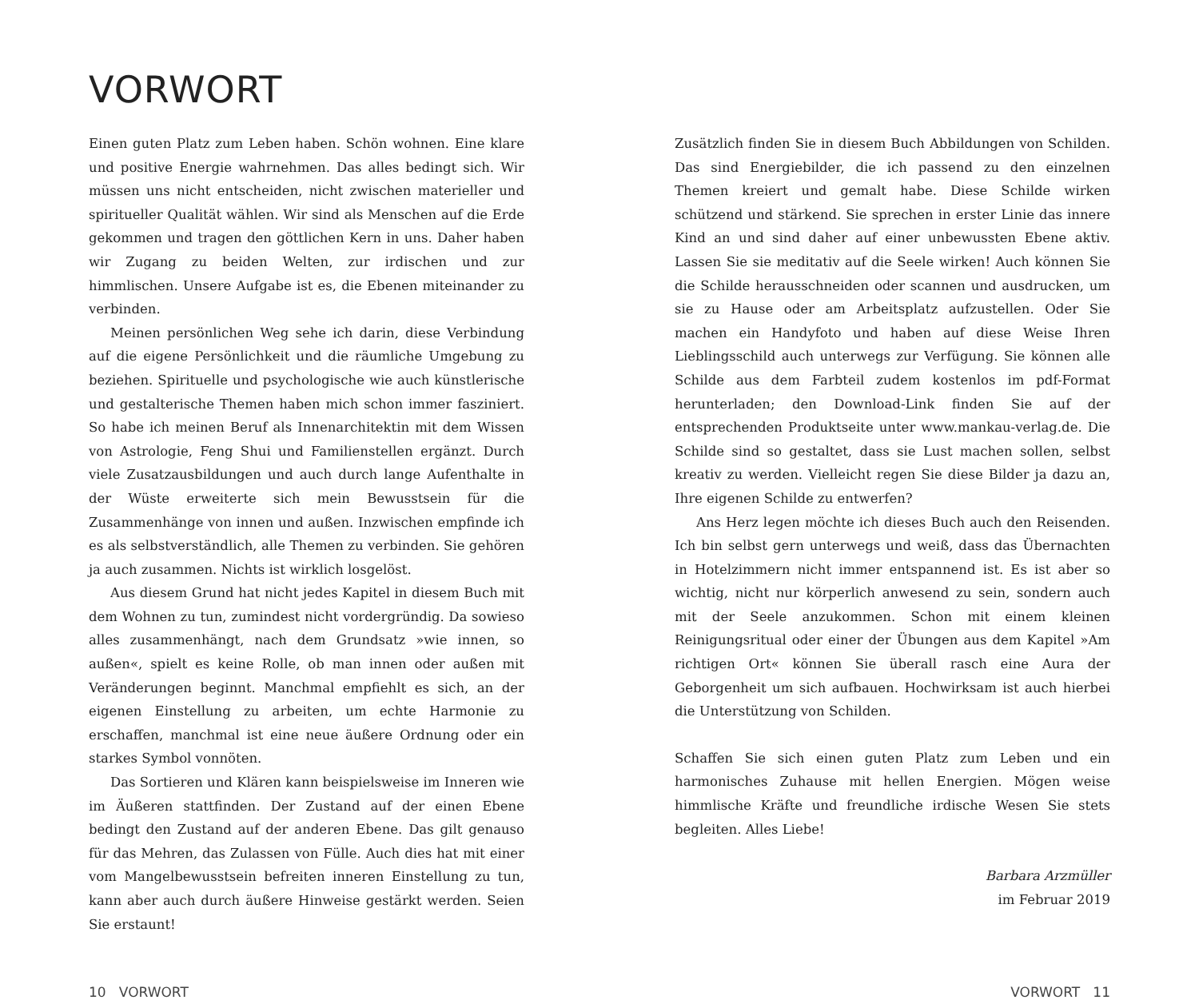VORWORT
Einen guten Platz zum Leben haben. Schön wohnen. Eine klare und positive Energie wahrnehmen. Das alles bedingt sich. Wir müssen uns nicht entscheiden, nicht zwischen materieller und spiritueller Qualität wählen. Wir sind als Menschen auf die Erde gekommen und tragen den göttlichen Kern in uns. Daher haben wir Zugang zu beiden Welten, zur irdischen und zur himmlischen. Unsere Aufgabe ist es, die Ebenen miteinander zu verbinden.
Meinen persönlichen Weg sehe ich darin, diese Verbindung auf die eigene Persönlichkeit und die räumliche Umgebung zu beziehen. Spirituelle und psychologische wie auch künstlerische und gestalterische Themen haben mich schon immer fasziniert. So habe ich meinen Beruf als Innenarchitektin mit dem Wissen von Astrologie, Feng Shui und Familienstellen ergänzt. Durch viele Zusatzausbildungen und auch durch lange Aufenthalte in der Wüste erweiterte sich mein Bewusstsein für die Zusammenhänge von innen und außen. Inzwischen empfinde ich es als selbstverständlich, alle Themen zu verbinden. Sie gehören ja auch zusammen. Nichts ist wirklich losgelöst.
Aus diesem Grund hat nicht jedes Kapitel in diesem Buch mit dem Wohnen zu tun, zumindest nicht vordergründig. Da sowieso alles zusammenhängt, nach dem Grundsatz »wie innen, so außen«, spielt es keine Rolle, ob man innen oder außen mit Veränderungen beginnt. Manchmal empfiehlt es sich, an der eigenen Einstellung zu arbeiten, um echte Harmonie zu erschaffen, manchmal ist eine neue äußere Ordnung oder ein starkes Symbol vonnöten.
Das Sortieren und Klären kann beispielsweise im Inneren wie im Äußeren stattfinden. Der Zustand auf der einen Ebene bedingt den Zustand auf der anderen Ebene. Das gilt genauso für das Mehren, das Zulassen von Fülle. Auch dies hat mit einer vom Mangelbewusstsein befreiten inneren Einstellung zu tun, kann aber auch durch äußere Hinweise gestärkt werden. Seien Sie erstaunt!
Zusätzlich finden Sie in diesem Buch Abbildungen von Schilden. Das sind Energiebilder, die ich passend zu den einzelnen Themen kreiert und gemalt habe. Diese Schilde wirken schützend und stärkend. Sie sprechen in erster Linie das innere Kind an und sind daher auf einer unbewussten Ebene aktiv. Lassen Sie sie meditativ auf die Seele wirken! Auch können Sie die Schilde herausschneiden oder scannen und ausdrucken, um sie zu Hause oder am Arbeitsplatz aufzustellen. Oder Sie machen ein Handyfoto und haben auf diese Weise Ihren Lieblingsschild auch unterwegs zur Verfügung. Sie können alle Schilde aus dem Farbteil zudem kostenlos im pdf-Format herunterladen; den Download-Link finden Sie auf der entsprechenden Produktseite unter www.mankau-verlag.de. Die Schilde sind so gestaltet, dass sie Lust machen sollen, selbst kreativ zu werden. Vielleicht regen Sie diese Bilder ja dazu an, Ihre eigenen Schilde zu entwerfen?
Ans Herz legen möchte ich dieses Buch auch den Reisenden. Ich bin selbst gern unterwegs und weiß, dass das Übernachten in Hotelzimmern nicht immer entspannend ist. Es ist aber so wichtig, nicht nur körperlich anwesend zu sein, sondern auch mit der Seele anzukommen. Schon mit einem kleinen Reinigungsritual oder einer der Übungen aus dem Kapitel »Am richtigen Ort« können Sie überall rasch eine Aura der Geborgenheit um sich aufbauen. Hochwirksam ist auch hierbei die Unterstützung von Schilden.
Schaffen Sie sich einen guten Platz zum Leben und ein harmonisches Zuhause mit hellen Energien. Mögen weise himmlische Kräfte und freundliche irdische Wesen Sie stets begleiten. Alles Liebe!
Barbara Arzmüller
im Februar 2019
10 VORWORT VORWORT 11